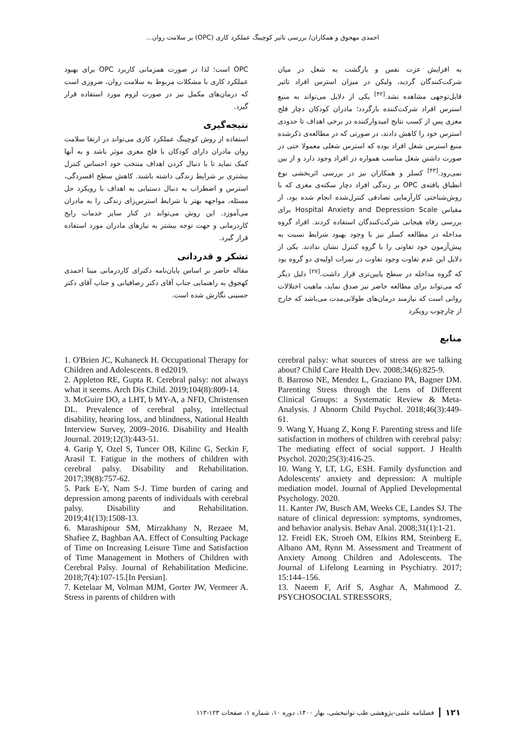احمدی مهجوق و همکاران/ بررسی تاثیر کوچینگ عملکرد کاری (OPC) بر سلامت روان...
به افزایش عزت نفس و بازگشت به شغل در میان شرکت‌کنندگان گردید، ولیکن در میزان استرس افراد تاثیر قابل‌توجهی مشاهده نشد.<sup>[۴۲]</sup> یکی از دلایل می‌تواند به منبع استرس افراد شرکت‌کننده بازگردد؛ مادران کودکان دچار فلج مغزی پس از کسب نتایج امیدوارکننده در برخی اهداف تا حدودی استرس خود را کاهش دادند، در صورتی که در مطالعه‌ی ذکرشده منبع استرس شغل افراد بوده که استرس شغلی معمولا حتی در صورت داشتن شغل مناسب همواره در افراد وجود دارد و از بین نمی‌رود.<sup>[۴۳]</sup> کسلر و همکاران نیز در بررسی اثربخشی نوع انطباق یافته‌ی OPC بر زندگی افراد دچار سکته‌ی مغزی که با روش‌شناختی کارآزمایی تصادفی کنترل‌شده انجام شده بود، از مقیاس Hospital Anxiety and Depression Scale برای بررسی رفاه هیجانی شرکت‌کنندگان استفاده کردند. افراد گروه مداخله در مطالعه کسلر نیز با وجود بهبود شرایط نسبت به پیش‌آزمون خود تفاوتی را با گروه کنترل نشان ندادند. یکی از دلایل این عدم تفاوت وجود تفاوت در نمرات اولیه‌ی دو گروه بود که گروه مداخله در سطح پایین‌تری قرار داشت.<sup>[۲۷]</sup> دلیل دیگر که می‌تواند برای مطالعه حاضر نیز صدق نماید، ماهیت اختلالات روانی است که نیازمند درمان‌های طولانی‌مدت می‌باشد که خارج از چارچوب رویکرد
منابع
OPC است؛ لذا در صورت همزمانی کاربرد OPC برای بهبود عملکرد کاری با مشکلات مربوط به سلامت روان، ضروری است که درمان‌های مکمل نیز در صورت لزوم مورد استفاده قرار گیرد.
نتیجه‌گیری
استفاده از روش کوچینگ عملکرد کاری می‌تواند در ارتقا سلامت روان مادران دارای کودکان با فلج مغزی موثر باشد و به آنها کمک نماید تا با دنبال کردن اهداف منتخب خود احساس کنترل بیشتری بر شرایط زندگی داشته باشند. کاهش سطح افسردگی، استرس و اضطراب به دنبال دستیابی به اهداف با رویکرد حل مسئله، مواجهه بهتر با شرایط استرس‌زای زندگی را به مادران می‌آموزد. این روش می‌تواند در کنار سایر خدمات رایج کاردرمانی و جهت توجه بیشتر به نیازهای مادران مورد استفاده قرار گیرد.
تشکر و قدردانی
مقاله حاضر بر اساس پایان‌نامه دکترای کاردرمانی مینا احمدی کهجوق به راهنمایی جناب آقای دکتر رصافیانی و جناب آقای دکتر حسینی نگارش شده است.
1. O'Brien JC, Kuhaneck H. Occupational Therapy for Children and Adolescents. 8 ed2019.
2. Appleton RE, Gupta R. Cerebral palsy: not always what it seems. Arch Dis Child. 2019;104(8):809-14.
3. McGuire DO, a LHT, b MY-A, a NFD, Christensen DL. Prevalence of cerebral palsy, intellectual disability, hearing loss, and blindness, National Health Interview Survey, 2009–2016. Disability and Health Journal. 2019;12(3):443-51.
4. Garip Y, Ozel S, Tuncer OB, Kilinc G, Seckin F, Arasil T. Fatigue in the mothers of children with cerebral palsy. Disability and Rehabilitation. 2017;39(8):757-62.
5. Park E-Y, Nam S-J. Time burden of caring and depression among parents of individuals with cerebral palsy. Disability and Rehabilitation. 2019;41(13):1508-13.
6. Marashipour SM, Mirzakhany N, Rezaee M, Shafiee Z, Baghban AA. Effect of Consulting Package of Time on Increasing Leisure Time and Satisfaction of Time Management in Mothers of Children with Cerebral Palsy. Journal of Rehabilitation Medicine. 2018;7(4):107-15.[In Persian].
7. Ketelaar M, Volman MJM, Gorter JW, Vermeer A. Stress in parents of children with
cerebral palsy: what sources of stress are we talking about? Child Care Health Dev. 2008;34(6):825-9.
8. Barroso NE, Mendez L, Graziano PA, Bagner DM. Parenting Stress through the Lens of Different Clinical Groups: a Systematic Review & Meta-Analysis. J Abnorm Child Psychol. 2018;46(3):449-61.
9. Wang Y, Huang Z, Kong F. Parenting stress and life satisfaction in mothers of children with cerebral palsy: The mediating effect of social support. J Health Psychol. 2020;25(3):416-25.
10. Wang Y, LT, LG, ESH. Family dysfunction and Adolescents' anxiety and depression: A multiple mediation model. Journal of Applied Developmental Psychology. 2020.
11. Kanter JW, Busch AM, Weeks CE, Landes SJ. The nature of clinical depression: symptoms, syndromes, and behavior analysis. Behav Anal. 2008;31(1):1-21.
12. Freidl EK, Stroeh OM, Elkins RM, Steinberg E, Albano AM, Rynn M. Assessment and Treatment of Anxiety Among Children and Adolescents. The Journal of Lifelong Learning in Psychiatry. 2017; 15:144–156.
13. Naeem F, Arif S, Asghar A, Mahmood Z. PSYCHOSOCIAL STRESSORS,
۱۲۱ فصلنامه علمی-پژوهشی طب توانبخشی، بهار ۱۴۰۰، دوره ۱۰، شماره ۱، صفحات ۱۲۳-۱۱۳